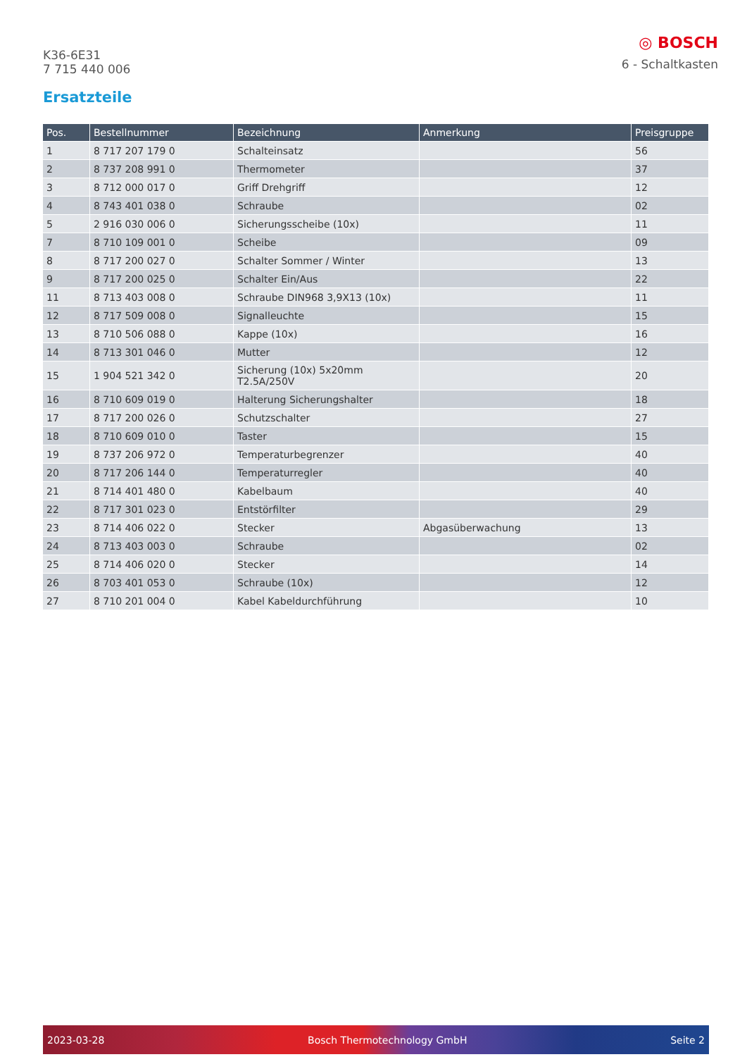K36-6E31
7 715 440 006
◎ BOSCH
6 - Schaltkasten
Ersatzteile
| Pos. | Bestellnummer | Bezeichnung | Anmerkung | Preisgruppe |
| --- | --- | --- | --- | --- |
| 1 | 8 717 207 179 0 | Schalteinsatz | | 56 |
| 2 | 8 737 208 991 0 | Thermometer | | 37 |
| 3 | 8 712 000 017 0 | Griff Drehgriff | | 12 |
| 4 | 8 743 401 038 0 | Schraube | | 02 |
| 5 | 2 916 030 006 0 | Sicherungsscheibe (10x) | | 11 |
| 7 | 8 710 109 001 0 | Scheibe | | 09 |
| 8 | 8 717 200 027 0 | Schalter Sommer / Winter | | 13 |
| 9 | 8 717 200 025 0 | Schalter Ein/Aus | | 22 |
| 11 | 8 713 403 008 0 | Schraube DIN968 3,9X13 (10x) | | 11 |
| 12 | 8 717 509 008 0 | Signalleuchte | | 15 |
| 13 | 8 710 506 088 0 | Kappe (10x) | | 16 |
| 14 | 8 713 301 046 0 | Mutter | | 12 |
| 15 | 1 904 521 342 0 | Sicherung (10x) 5x20mm T2.5A/250V | | 20 |
| 16 | 8 710 609 019 0 | Halterung Sicherungshalter | | 18 |
| 17 | 8 717 200 026 0 | Schutzschalter | | 27 |
| 18 | 8 710 609 010 0 | Taster | | 15 |
| 19 | 8 737 206 972 0 | Temperaturbegrenzer | | 40 |
| 20 | 8 717 206 144 0 | Temperaturregler | | 40 |
| 21 | 8 714 401 480 0 | Kabelbaum | | 40 |
| 22 | 8 717 301 023 0 | Entstörfilter | | 29 |
| 23 | 8 714 406 022 0 | Stecker | Abgasüberwachung | 13 |
| 24 | 8 713 403 003 0 | Schraube | | 02 |
| 25 | 8 714 406 020 0 | Stecker | | 14 |
| 26 | 8 703 401 053 0 | Schraube (10x) | | 12 |
| 27 | 8 710 201 004 0 | Kabel Kabeldurchführung | | 10 |
2023-03-28 Bosch Thermotechnology GmbH Seite 2